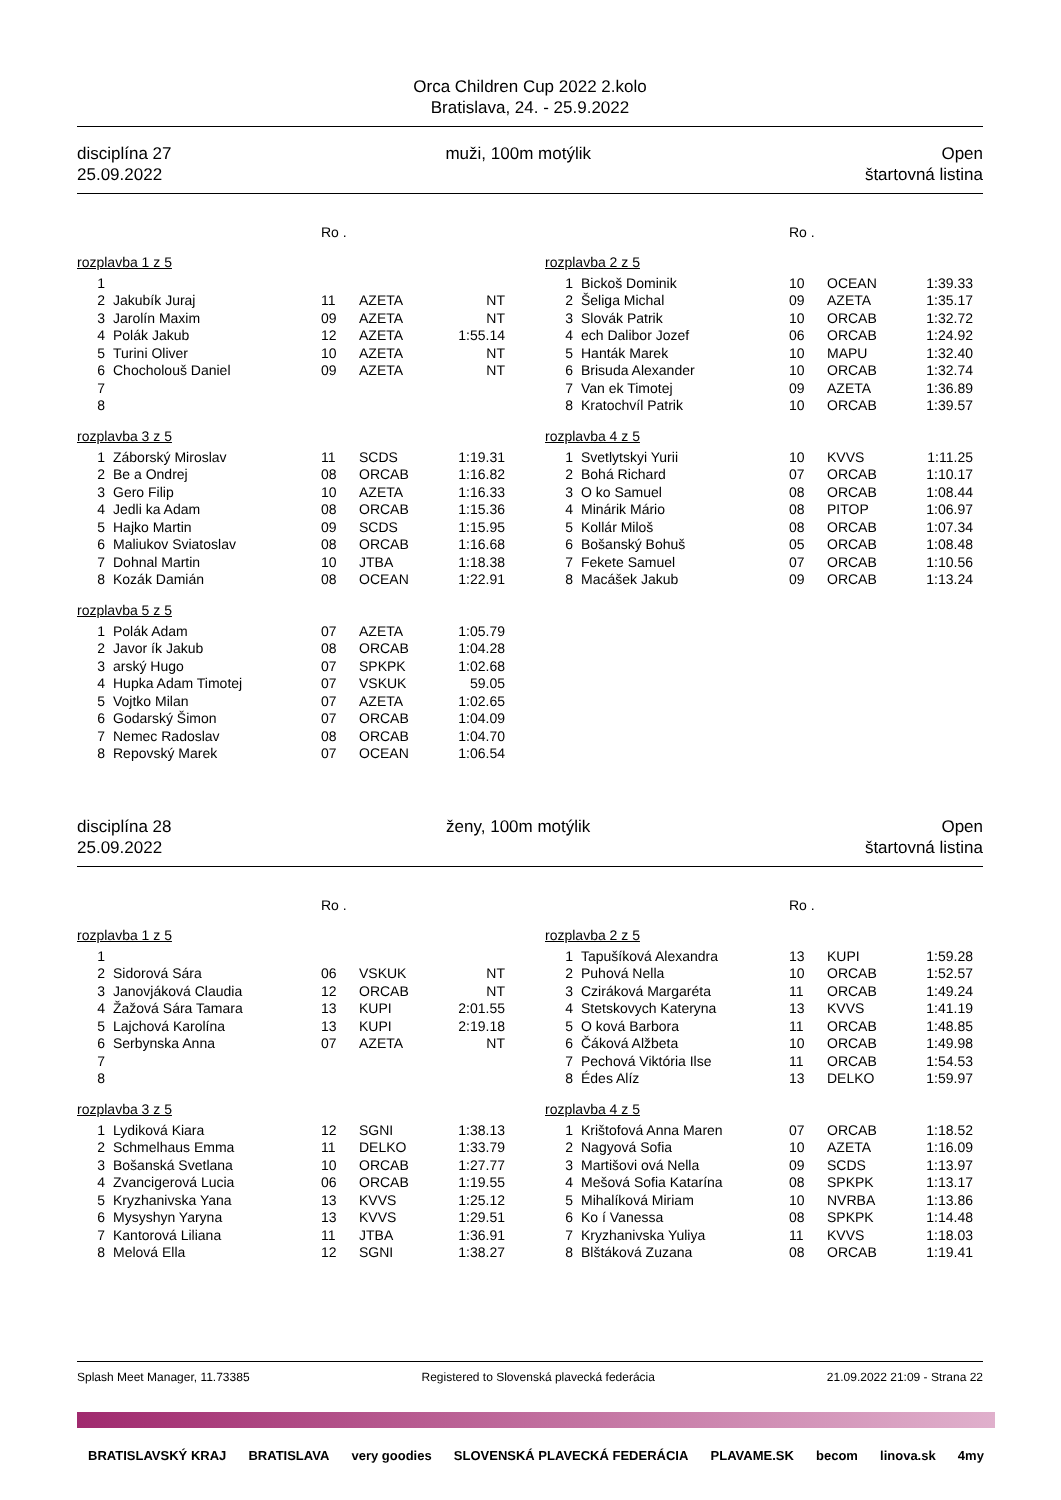Orca Children Cup 2022 2.kolo
Bratislava, 24. - 25.9.2022
disciplína 27
25.09.2022
muži, 100m motýlik Open
štartovná listina
Ro .
rozplavba 1 z 5
| 1 | | | | |
| 2 | Jakubík Juraj | 11 | AZETA | NT |
| 3 | Jarolín Maxim | 09 | AZETA | NT |
| 4 | Polák Jakub | 12 | AZETA | 1:55.14 |
| 5 | Turini Oliver | 10 | AZETA | NT |
| 6 | Chocholouš Daniel | 09 | AZETA | NT |
| 7 | | | | |
| 8 | | | | |
rozplavba 3 z 5
| 1 | Záborský Miroslav | 11 | SCDS | 1:19.31 |
| 2 | Be a Ondrej | 08 | ORCAB | 1:16.82 |
| 3 | Gero Filip | 10 | AZETA | 1:16.33 |
| 4 | Jedli ka Adam | 08 | ORCAB | 1:15.36 |
| 5 | Hajko Martin | 09 | SCDS | 1:15.95 |
| 6 | Maliukov Sviatoslav | 08 | ORCAB | 1:16.68 |
| 7 | Dohnal Martin | 10 | JTBA | 1:18.38 |
| 8 | Kozák Damián | 08 | OCEAN | 1:22.91 |
rozplavba 5 z 5
| 1 | Polák Adam | 07 | AZETA | 1:05.79 |
| 2 | Javor ík Jakub | 08 | ORCAB | 1:04.28 |
| 3 | arský Hugo | 07 | SPKPK | 1:02.68 |
| 4 | Hupka Adam Timotej | 07 | VSKUK | 59.05 |
| 5 | Vojtko Milan | 07 | AZETA | 1:02.65 |
| 6 | Godarský Šimon | 07 | ORCAB | 1:04.09 |
| 7 | Nemec Radoslav | 08 | ORCAB | 1:04.70 |
| 8 | Repovský Marek | 07 | OCEAN | 1:06.54 |
Ro .
rozplavba 2 z 5
| 1 | Bickoš Dominik | 10 | OCEAN | 1:39.33 |
| 2 | Šeliga Michal | 09 | AZETA | 1:35.17 |
| 3 | Slovák Patrik | 10 | ORCAB | 1:32.72 |
| 4 | ech Dalibor Jozef | 06 | ORCAB | 1:24.92 |
| 5 | Hanták Marek | 10 | MAPU | 1:32.40 |
| 6 | Brisuda Alexander | 10 | ORCAB | 1:32.74 |
| 7 | Van ek Timotej | 09 | AZETA | 1:36.89 |
| 8 | Kratochvíl Patrik | 10 | ORCAB | 1:39.57 |
rozplavba 4 z 5
| 1 | Svetlytskyi Yurii | 10 | KVVS | 1:11.25 |
| 2 | Bohá Richard | 07 | ORCAB | 1:10.17 |
| 3 | O ko Samuel | 08 | ORCAB | 1:08.44 |
| 4 | Minárik Mário | 08 | PITOP | 1:06.97 |
| 5 | Kollár Miloš | 08 | ORCAB | 1:07.34 |
| 6 | Bošanský Bohuš | 05 | ORCAB | 1:08.48 |
| 7 | Fekete Samuel | 07 | ORCAB | 1:10.56 |
| 8 | Macášek Jakub | 09 | ORCAB | 1:13.24 |
disciplína 28
25.09.2022
ženy, 100m motýlik Open
štartovná listina
Ro .
rozplavba 1 z 5
| 1 | | | | |
| 2 | Sidorová Sára | 06 | VSKUK | NT |
| 3 | Janovjáková Claudia | 12 | ORCAB | NT |
| 4 | Žažová Sára Tamara | 13 | KUPI | 2:01.55 |
| 5 | Lajchová Karolína | 13 | KUPI | 2:19.18 |
| 6 | Serbynska Anna | 07 | AZETA | NT |
| 7 | | | | |
| 8 | | | | |
rozplavba 3 z 5
| 1 | Lydiková Kiara | 12 | SGNI | 1:38.13 |
| 2 | Schmelhaus Emma | 11 | DELKO | 1:33.79 |
| 3 | Bošanská Svetlana | 10 | ORCAB | 1:27.77 |
| 4 | Zvancigerová Lucia | 06 | ORCAB | 1:19.55 |
| 5 | Kryzhanivska Yana | 13 | KVVS | 1:25.12 |
| 6 | Mysyshyn Yaryna | 13 | KVVS | 1:29.51 |
| 7 | Kantorová Liliana | 11 | JTBA | 1:36.91 |
| 8 | Melová Ella | 12 | SGNI | 1:38.27 |
Ro .
rozplavba 2 z 5
| 1 | Tapušíková Alexandra | 13 | KUPI | 1:59.28 |
| 2 | Puhová Nella | 10 | ORCAB | 1:52.57 |
| 3 | Cziráková Margaréta | 11 | ORCAB | 1:49.24 |
| 4 | Stetskovych Kateryna | 13 | KVVS | 1:41.19 |
| 5 | O ková Barbora | 11 | ORCAB | 1:48.85 |
| 6 | Čáková Alžbeta | 10 | ORCAB | 1:49.98 |
| 7 | Pechová Viktória Ilse | 11 | ORCAB | 1:54.53 |
| 8 | Édes Alíz | 13 | DELKO | 1:59.97 |
rozplavba 4 z 5
| 1 | Krištofová Anna Maren | 07 | ORCAB | 1:18.52 |
| 2 | Nagyová Sofia | 10 | AZETA | 1:16.09 |
| 3 | Martišovi ová Nella | 09 | SCDS | 1:13.97 |
| 4 | Mešová Sofia Katarína | 08 | SPKPK | 1:13.17 |
| 5 | Mihalíková Miriam | 10 | NVRBA | 1:13.86 |
| 6 | Ko í Vanessa | 08 | SPKPK | 1:14.48 |
| 7 | Kryzhanivska Yuliya | 11 | KVVS | 1:18.03 |
| 8 | Blštáková Zuzana | 08 | ORCAB | 1:19.41 |
Splash Meet Manager, 11.73385 Registered to Slovenská plavecká federácia 21.09.2022 21:09 - Strana 22
BRATISLAVSKÝ KRAJ BRATISLAVA very goodies SLOVENSKÁ PLAVECKÁ FEDERÁCIA PLAVAME.SK becom linova.sk 4my